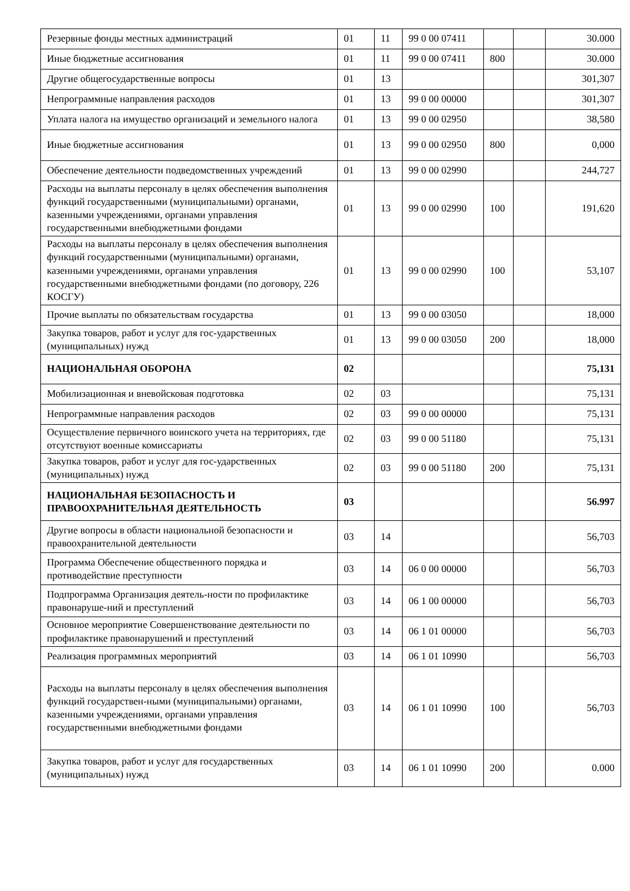| Резервные фонды местных администраций | 01 | 11 | 99 0 00 07411 | | | 30.000 |
| Иные бюджетные ассигнования | 01 | 11 | 99 0 00 07411 | 800 | | 30.000 |
| Другие общегосударственные вопросы | 01 | 13 | | | | 301,307 |
| Непрограммные направления расходов | 01 | 13 | 99 0 00 00000 | | | 301,307 |
| Уплата налога на имущество организаций и земельного налога | 01 | 13 | 99 0 00 02950 | | | 38,580 |
| Иные бюджетные ассигнования | 01 | 13 | 99 0 00 02950 | 800 | | 0,000 |
| Обеспечение деятельности подведомственных учреждений | 01 | 13 | 99 0 00 02990 | | | 244,727 |
| Расходы на выплаты персоналу в целях обеспечения выполнения функций государственными (муниципальными) органами, казенными учреждениями, органами управления государственными внебюджетными фондами | 01 | 13 | 99 0 00 02990 | 100 | | 191,620 |
| Расходы на выплаты персоналу в целях обеспечения выполнения функций государственными (муниципальными) органами, казенными учреждениями, органами управления государственными внебюджетными фондами (по договору, 226 КОСГУ) | 01 | 13 | 99 0 00 02990 | 100 | | 53,107 |
| Прочие выплаты по обязательствам государства | 01 | 13 | 99 0 00 03050 | | | 18,000 |
| Закупка товаров, работ и услуг для гос-ударственных (муниципальных) нужд | 01 | 13 | 99 0 00 03050 | 200 | | 18,000 |
| НАЦИОНАЛЬНАЯ ОБОРОНА | 02 | | | | | 75,131 |
| Мобилизационная и вневойсковая подготовка | 02 | 03 | | | | 75,131 |
| Непрограммные направления расходов | 02 | 03 | 99 0 00 00000 | | | 75,131 |
| Осуществление первичного воинского учета на территориях, где отсутствуют военные комиссариаты | 02 | 03 | 99 0 00 51180 | | | 75,131 |
| Закупка товаров, работ и услуг для гос-ударственных (муниципальных) нужд | 02 | 03 | 99 0 00 51180 | 200 | | 75,131 |
| НАЦИОНАЛЬНАЯ БЕЗОПАСНОСТЬ И ПРАВООХРАНИТЕЛЬНАЯ ДЕЯТЕЛЬНОСТЬ | 03 | | | | | 56.997 |
| Другие вопросы в области национальной безопасности и правоохранительной деятельности | 03 | 14 | | | | 56,703 |
| Программа Обеспечение общественного порядка и противодействие преступности | 03 | 14 | 06 0 00 00000 | | | 56,703 |
| Подпрограмма Организация деятель-ности по профилактике правонаруше-ний и преступлений | 03 | 14 | 06 1 00 00000 | | | 56,703 |
| Основное мероприятие Совершенствование деятельности по профилактике правонарушений и преступлений | 03 | 14 | 06 1 01 00000 | | | 56,703 |
| Реализация программных мероприятий | 03 | 14 | 06 1 01 10990 | | | 56,703 |
| Расходы на выплаты персоналу в целях обеспечения выполнения функций государствен-ными (муниципальными) органами, казенными учреждениями, органами управления государственными внебюджетными фондами | 03 | 14 | 06 1 01 10990 | 100 | | 56,703 |
| Закупка товаров, работ и услуг для государственных (муниципальных) нужд | 03 | 14 | 06 1 01 10990 | 200 | | 0.000 |